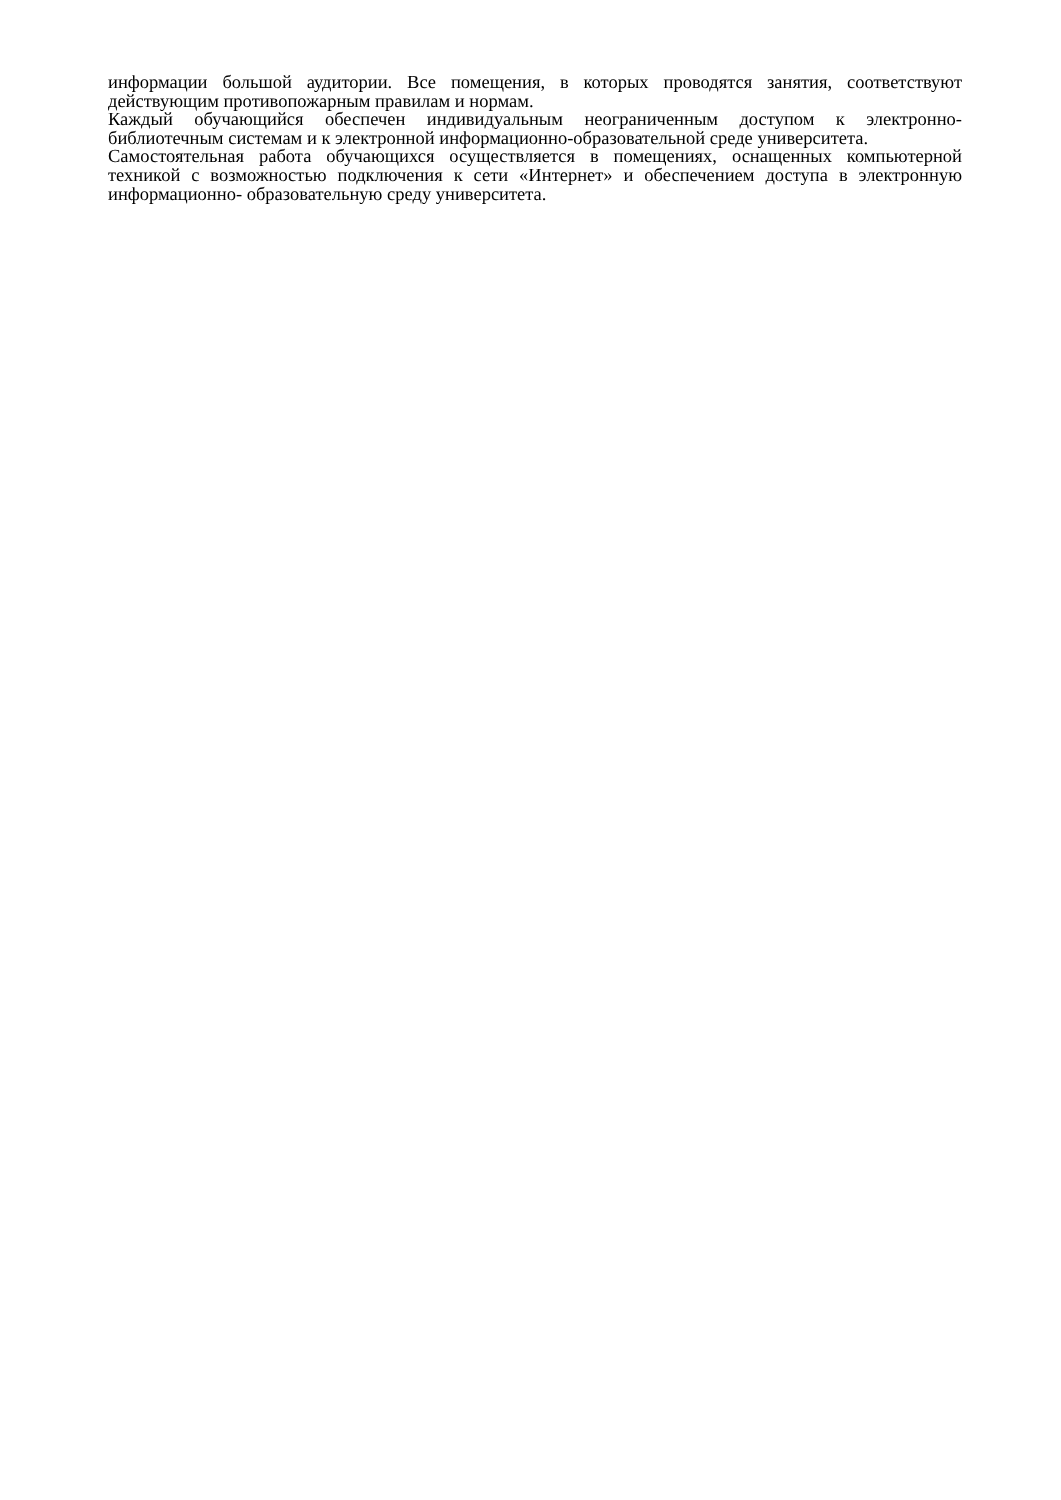информации большой аудитории. Все помещения, в которых проводятся занятия, соответствуют действующим противопожарным правилам и нормам.
Каждый обучающийся обеспечен индивидуальным неограниченным доступом к электронно- библиотечным системам и к электронной информационно-образовательной среде университета.
Самостоятельная работа обучающихся осуществляется в помещениях, оснащенных компьютерной техникой с возможностью подключения к сети «Интернет» и обеспечением доступа в электронную информационно- образовательную среду университета.